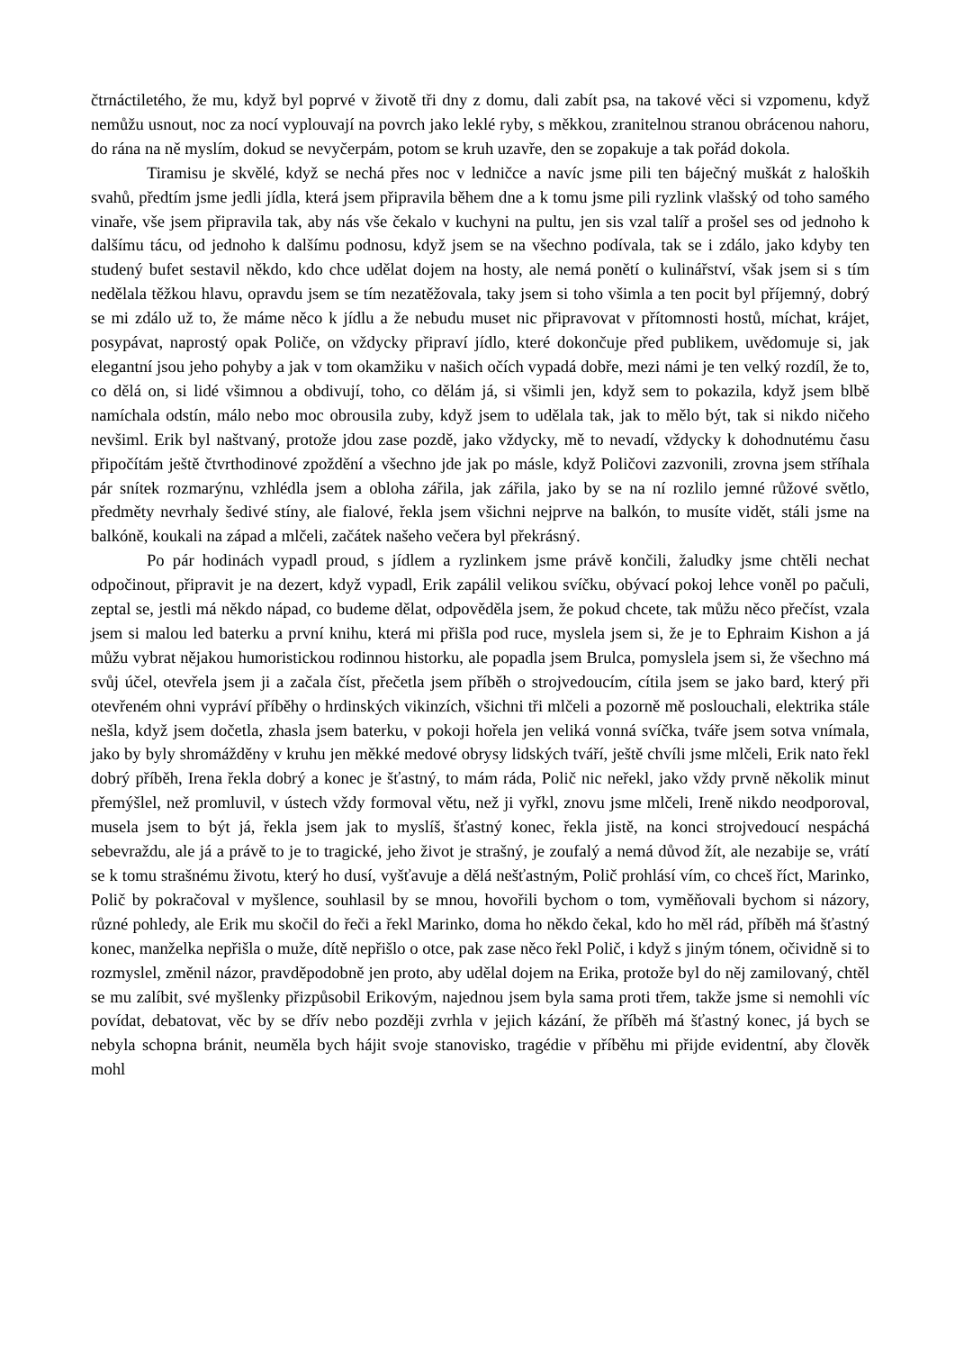čtrnáctiletého, že mu, když byl poprvé v životě tři dny z domu, dali zabít psa, na takové věci si vzpomenu, když nemůžu usnout, noc za nocí vyplouvají na povrch jako leklé ryby, s měkkou, zranitelnou stranou obrácenou nahoru, do rána na ně myslím, dokud se nevyčerpám, potom se kruh uzavře, den se zopakuje a tak pořád dokola.
Tiramisu je skvělé, když se nechá přes noc v ledničce a navíc jsme pili ten báječný muškát z haloških svahů, předtím jsme jedli jídla, která jsem připravila během dne a k tomu jsme pili ryzlink vlašský od toho samého vinaře, vše jsem připravila tak, aby nás vše čekalo v kuchyni na pultu, jen sis vzal talíř a prošel ses od jednoho k dalšímu tácu, od jednoho k dalšímu podnosu, když jsem se na všechno podívala, tak se i zdálo, jako kdyby ten studený bufet sestavil někdo, kdo chce udělat dojem na hosty, ale nemá ponětí o kulinářství, však jsem si s tím nedělala těžkou hlavu, opravdu jsem se tím nezatěžovala, taky jsem si toho všimla a ten pocit byl příjemný, dobrý se mi zdálo už to, že máme něco k jídlu a že nebudu muset nic připravovat v přítomnosti hostů, míchat, krájet, posypávat, naprostý opak Poliče, on vždycky připraví jídlo, které dokončuje před publikem, uvědomuje si, jak elegantní jsou jeho pohyby a jak v tom okamžiku v našich očích vypadá dobře, mezi námi je ten velký rozdíl, že to, co dělá on, si lidé všimnou a obdivují, toho, co dělám já, si všimli jen, když sem to pokazila, když jsem blbě namíchala odstín, málo nebo moc obrousila zuby, když jsem to udělala tak, jak to mělo být, tak si nikdo ničeho nevšiml. Erik byl naštvaný, protože jdou zase pozdě, jako vždycky, mě to nevadí, vždycky k dohodnutému času připočítám ještě čtvrthodinové zpoždění a všechno jde jak po másle, když Poličovi zazvonili, zrovna jsem stříhala pár snítek rozmarýnu, vzhlédla jsem a obloha zářila, jak zářila, jako by se na ní rozlilo jemné růžové světlo, předměty nevrhaly šedivé stíny, ale fialové, řekla jsem všichni nejprve na balkón, to musíte vidět, stáli jsme na balkóně, koukali na západ a mlčeli, začátek našeho večera byl překrásný.
Po pár hodinách vypadl proud, s jídlem a ryzlinkem jsme právě končili, žaludky jsme chtěli nechat odpočinout, připravit je na dezert, když vypadl, Erik zapálil velikou svíčku, obývací pokoj lehce voněl po pačuli, zeptal se, jestli má někdo nápad, co budeme dělat, odpověděla jsem, že pokud chcete, tak můžu něco přečíst, vzala jsem si malou led baterku a první knihu, která mi přišla pod ruce, myslela jsem si, že je to Ephraim Kishon a já můžu vybrat nějakou humoristickou rodinnou historku, ale popadla jsem Brulca, pomyslela jsem si, že všechno má svůj účel, otevřela jsem ji a začala číst, přečetla jsem příběh o strojvedoucím, cítila jsem se jako bard, který při otevřeném ohni vypráví příběhy o hrdinských vikinzích, všichni tři mlčeli a pozorně mě poslouchali, elektrika stále nešla, když jsem dočetla, zhasla jsem baterku, v pokoji hořela jen veliká vonná svíčka, tváře jsem sotva vnímala, jako by byly shromážděny v kruhu jen měkké medové obrysy lidských tváří, ještě chvíli jsme mlčeli, Erik nato řekl dobrý příběh, Irena řekla dobrý a konec je šťastný, to mám ráda, Polič nic neřekl, jako vždy prvně několik minut přemýšlel, než promluvil, v ústech vždy formoval větu, než ji vyřkl, znovu jsme mlčeli, Ireně nikdo neodporoval, musela jsem to být já, řekla jsem jak to myslíš, šťastný konec, řekla jistě, na konci strojvedoucí nespáchá sebevraždu, ale já a právě to je to tragické, jeho život je strašný, je zoufalý a nemá důvod žít, ale nezabije se, vrátí se k tomu strašnému životu, který ho dusí, vyšťavuje a dělá nešťastným, Polič prohlásí vím, co chceš říct, Marinko, Polič by pokračoval v myšlence, souhlasil by se mnou, hovořili bychom o tom, vyměňovali bychom si názory, různé pohledy, ale Erik mu skočil do řeči a řekl Marinko, doma ho někdo čekal, kdo ho měl rád, příběh má šťastný konec, manželka nepřišla o muže, dítě nepřišlo o otce, pak zase něco řekl Polič, i když s jiným tónem, očividně si to rozmyslel, změnil názor, pravděpodobně jen proto, aby udělal dojem na Erika, protože byl do něj zamilovaný, chtěl se mu zalíbit, své myšlenky přizpůsobil Erikovým, najednou jsem byla sama proti třem, takže jsme si nemohli víc povídat, debatovat, věc by se dřív nebo později zvrhla v jejich kázání, že příběh má šťastný konec, já bych se nebyla schopna bránit, neuměla bych hájit svoje stanovisko, tragédie v příběhu mi přijde evidentní, aby člověk mohl